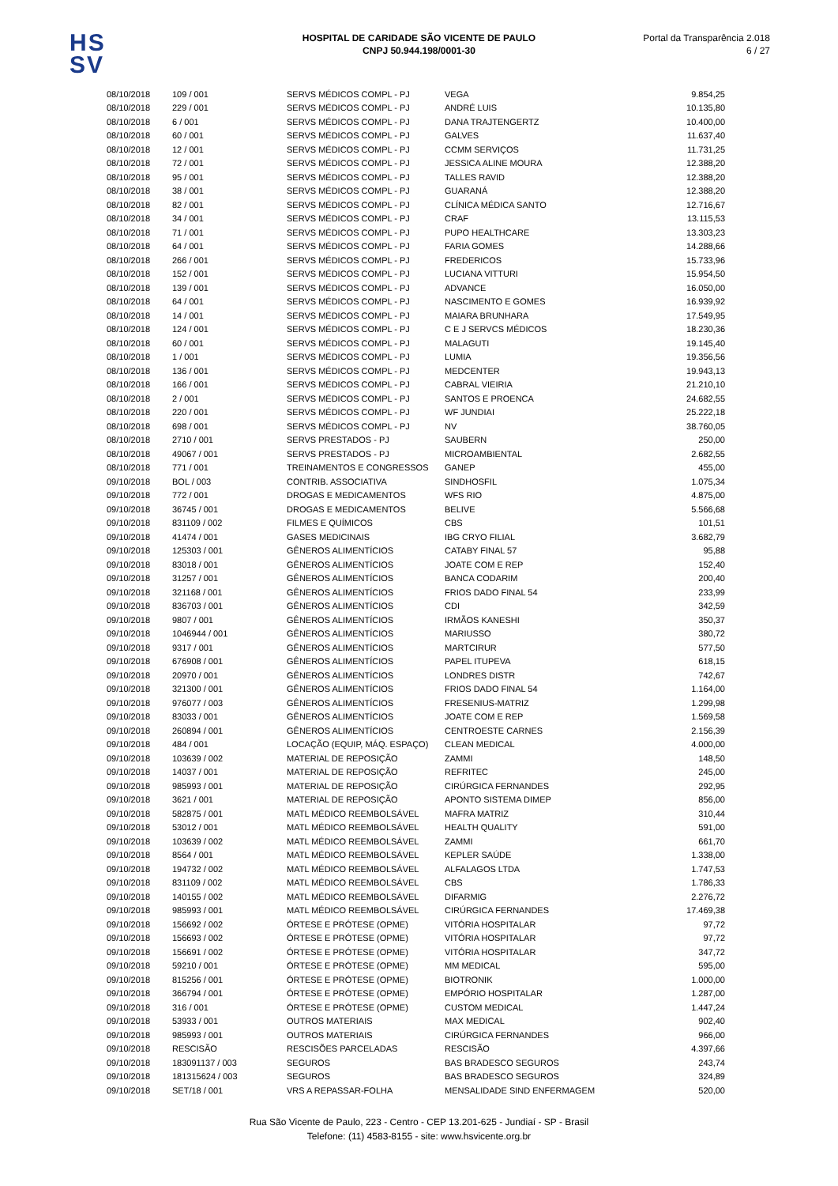HS
SV
HOSPITAL DE CARIDADE SÃO VICENTE DE PAULO
CNPJ 50.944.198/0001-30
Portal da Transparência 2.018
6 / 27
| 08/10/2018 | 109 / 001 | SERVS MÉDICOS COMPL - PJ | VEGA | 9.854,25 |
| 08/10/2018 | 229 / 001 | SERVS MÉDICOS COMPL - PJ | ANDRÉ LUIS | 10.135,80 |
| 08/10/2018 | 6 / 001 | SERVS MÉDICOS COMPL - PJ | DANA TRAJTENGERTZ | 10.400,00 |
| 08/10/2018 | 60 / 001 | SERVS MÉDICOS COMPL - PJ | GALVES | 11.637,40 |
| 08/10/2018 | 12 / 001 | SERVS MÉDICOS COMPL - PJ | CCMM SERVIÇOS | 11.731,25 |
| 08/10/2018 | 72 / 001 | SERVS MÉDICOS COMPL - PJ | JESSICA ALINE MOURA | 12.388,20 |
| 08/10/2018 | 95 / 001 | SERVS MÉDICOS COMPL - PJ | TALLES RAVID | 12.388,20 |
| 08/10/2018 | 38 / 001 | SERVS MÉDICOS COMPL - PJ | GUARANÁ | 12.388,20 |
| 08/10/2018 | 82 / 001 | SERVS MÉDICOS COMPL - PJ | CLÍNICA MÉDICA SANTO | 12.716,67 |
| 08/10/2018 | 34 / 001 | SERVS MÉDICOS COMPL - PJ | CRAF | 13.115,53 |
| 08/10/2018 | 71 / 001 | SERVS MÉDICOS COMPL - PJ | PUPO HEALTHCARE | 13.303,23 |
| 08/10/2018 | 64 / 001 | SERVS MÉDICOS COMPL - PJ | FARIA GOMES | 14.288,66 |
| 08/10/2018 | 266 / 001 | SERVS MÉDICOS COMPL - PJ | FREDERICOS | 15.733,96 |
| 08/10/2018 | 152 / 001 | SERVS MÉDICOS COMPL - PJ | LUCIANA VITTURI | 15.954,50 |
| 08/10/2018 | 139 / 001 | SERVS MÉDICOS COMPL - PJ | ADVANCE | 16.050,00 |
| 08/10/2018 | 64 / 001 | SERVS MÉDICOS COMPL - PJ | NASCIMENTO E GOMES | 16.939,92 |
| 08/10/2018 | 14 / 001 | SERVS MÉDICOS COMPL - PJ | MAIARA BRUNHARA | 17.549,95 |
| 08/10/2018 | 124 / 001 | SERVS MÉDICOS COMPL - PJ | C E J SERVCS MÉDICOS | 18.230,36 |
| 08/10/2018 | 60 / 001 | SERVS MÉDICOS COMPL - PJ | MALAGUTI | 19.145,40 |
| 08/10/2018 | 1 / 001 | SERVS MÉDICOS COMPL - PJ | LUMIA | 19.356,56 |
| 08/10/2018 | 136 / 001 | SERVS MÉDICOS COMPL - PJ | MEDCENTER | 19.943,13 |
| 08/10/2018 | 166 / 001 | SERVS MÉDICOS COMPL - PJ | CABRAL VIEIRIA | 21.210,10 |
| 08/10/2018 | 2 / 001 | SERVS MÉDICOS COMPL - PJ | SANTOS E PROENCA | 24.682,55 |
| 08/10/2018 | 220 / 001 | SERVS MÉDICOS COMPL - PJ | WF JUNDIAI | 25.222,18 |
| 08/10/2018 | 698 / 001 | SERVS MÉDICOS COMPL - PJ | NV | 38.760,05 |
| 08/10/2018 | 2710 / 001 | SERVS PRESTADOS - PJ | SAUBERN | 250,00 |
| 08/10/2018 | 49067 / 001 | SERVS PRESTADOS - PJ | MICROAMBIENTAL | 2.682,55 |
| 08/10/2018 | 771 / 001 | TREINAMENTOS E CONGRESSOS | GANEP | 455,00 |
| 09/10/2018 | BOL / 003 | CONTRIB. ASSOCIATIVA | SINDHOSFIL | 1.075,34 |
| 09/10/2018 | 772 / 001 | DROGAS E MEDICAMENTOS | WFS RIO | 4.875,00 |
| 09/10/2018 | 36745 / 001 | DROGAS E MEDICAMENTOS | BELIVE | 5.566,68 |
| 09/10/2018 | 831109 / 002 | FILMES E QUÍMICOS | CBS | 101,51 |
| 09/10/2018 | 41474 / 001 | GASES MEDICINAIS | IBG CRYO FILIAL | 3.682,79 |
| 09/10/2018 | 125303 / 001 | GÊNEROS ALIMENTÍCIOS | CATABY FINAL 57 | 95,88 |
| 09/10/2018 | 83018 / 001 | GÊNEROS ALIMENTÍCIOS | JOATE COM E REP | 152,40 |
| 09/10/2018 | 31257 / 001 | GÊNEROS ALIMENTÍCIOS | BANCA CODARIM | 200,40 |
| 09/10/2018 | 321168 / 001 | GÊNEROS ALIMENTÍCIOS | FRIOS DADO FINAL 54 | 233,99 |
| 09/10/2018 | 836703 / 001 | GÊNEROS ALIMENTÍCIOS | CDI | 342,59 |
| 09/10/2018 | 9807 / 001 | GÊNEROS ALIMENTÍCIOS | IRMÃOS KANESHI | 350,37 |
| 09/10/2018 | 1046944 / 001 | GÊNEROS ALIMENTÍCIOS | MARIUSSO | 380,72 |
| 09/10/2018 | 9317 / 001 | GÊNEROS ALIMENTÍCIOS | MARTCIRUR | 577,50 |
| 09/10/2018 | 676908 / 001 | GÊNEROS ALIMENTÍCIOS | PAPEL ITUPEVA | 618,15 |
| 09/10/2018 | 20970 / 001 | GÊNEROS ALIMENTÍCIOS | LONDRES DISTR | 742,67 |
| 09/10/2018 | 321300 / 001 | GÊNEROS ALIMENTÍCIOS | FRIOS DADO FINAL 54 | 1.164,00 |
| 09/10/2018 | 976077 / 003 | GÊNEROS ALIMENTÍCIOS | FRESENIUS-MATRIZ | 1.299,98 |
| 09/10/2018 | 83033 / 001 | GÊNEROS ALIMENTÍCIOS | JOATE COM E REP | 1.569,58 |
| 09/10/2018 | 260894 / 001 | GÊNEROS ALIMENTÍCIOS | CENTROESTE CARNES | 2.156,39 |
| 09/10/2018 | 484 / 001 | LOCAÇÃO (EQUIP, MÁQ. ESPAÇO) | CLEAN MEDICAL | 4.000,00 |
| 09/10/2018 | 103639 / 002 | MATERIAL DE REPOSIÇÃO | ZAMMI | 148,50 |
| 09/10/2018 | 14037 / 001 | MATERIAL DE REPOSIÇÃO | REFRITEC | 245,00 |
| 09/10/2018 | 985993 / 001 | MATERIAL DE REPOSIÇÃO | CIRÚRGICA FERNANDES | 292,95 |
| 09/10/2018 | 3621 / 001 | MATERIAL DE REPOSIÇÃO | APONTO SISTEMA DIMEP | 856,00 |
| 09/10/2018 | 582875 / 001 | MATL MÉDICO REEMBOLSÁVEL | MAFRA MATRIZ | 310,44 |
| 09/10/2018 | 53012 / 001 | MATL MÉDICO REEMBOLSÁVEL | HEALTH QUALITY | 591,00 |
| 09/10/2018 | 103639 / 002 | MATL MÉDICO REEMBOLSÁVEL | ZAMMI | 661,70 |
| 09/10/2018 | 8564 / 001 | MATL MÉDICO REEMBOLSÁVEL | KEPLER SAÚDE | 1.338,00 |
| 09/10/2018 | 194732 / 002 | MATL MÉDICO REEMBOLSÁVEL | ALFALAGOS LTDA | 1.747,53 |
| 09/10/2018 | 831109 / 002 | MATL MÉDICO REEMBOLSÁVEL | CBS | 1.786,33 |
| 09/10/2018 | 140155 / 002 | MATL MÉDICO REEMBOLSÁVEL | DIFARMIG | 2.276,72 |
| 09/10/2018 | 985993 / 001 | MATL MÉDICO REEMBOLSÁVEL | CIRÚRGICA FERNANDES | 17.469,38 |
| 09/10/2018 | 156692 / 002 | ÓRTESE E PRÓTESE (OPME) | VITÓRIA HOSPITALAR | 97,72 |
| 09/10/2018 | 156693 / 002 | ÓRTESE E PRÓTESE (OPME) | VITÓRIA HOSPITALAR | 97,72 |
| 09/10/2018 | 156691 / 002 | ÓRTESE E PRÓTESE (OPME) | VITÓRIA HOSPITALAR | 347,72 |
| 09/10/2018 | 59210 / 001 | ÓRTESE E PRÓTESE (OPME) | MM MEDICAL | 595,00 |
| 09/10/2018 | 815256 / 001 | ÓRTESE E PRÓTESE (OPME) | BIOTRONIK | 1.000,00 |
| 09/10/2018 | 366794 / 001 | ÓRTESE E PRÓTESE (OPME) | EMPÓRIO HOSPITALAR | 1.287,00 |
| 09/10/2018 | 316 / 001 | ÓRTESE E PRÓTESE (OPME) | CUSTOM MEDICAL | 1.447,24 |
| 09/10/2018 | 53933 / 001 | OUTROS MATERIAIS | MAX MEDICAL | 902,40 |
| 09/10/2018 | 985993 / 001 | OUTROS MATERIAIS | CIRÚRGICA FERNANDES | 966,00 |
| 09/10/2018 | RESCISÃO | RESCISÕES PARCELADAS | RESCISÃO | 4.397,66 |
| 09/10/2018 | 183091137 / 003 | SEGUROS | BAS BRADESCO SEGUROS | 243,74 |
| 09/10/2018 | 181315624 / 003 | SEGUROS | BAS BRADESCO SEGUROS | 324,89 |
| 09/10/2018 | SET/18 / 001 | VRS A REPASSAR-FOLHA | MENSALIDADE SIND ENFERMAGEM | 520,00 |
Rua São Vicente de Paulo, 223 - Centro - CEP 13.201-625 - Jundiaí - SP - Brasil
Telefone: (11) 4583-8155 - site: www.hsvicente.org.br